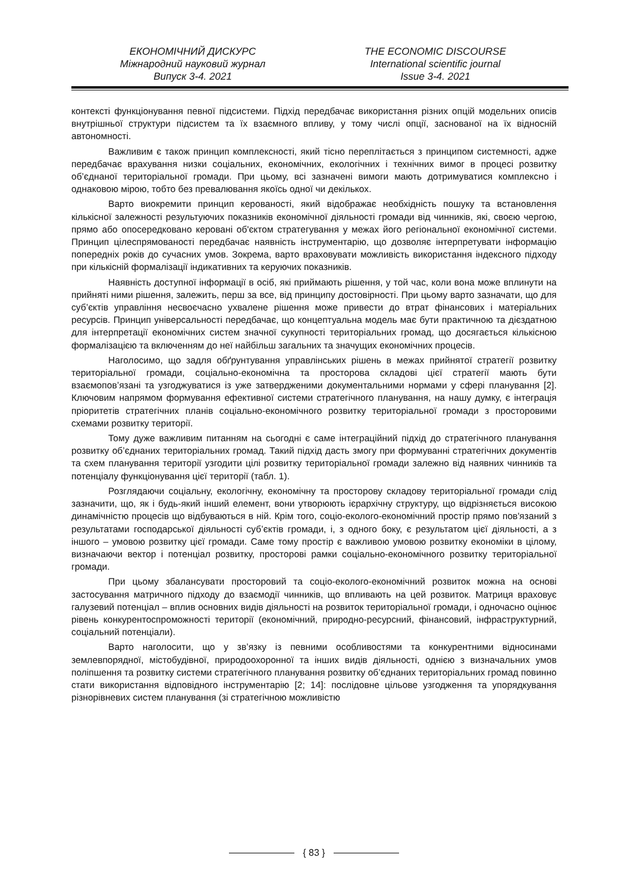ЕКОНОМІЧНИЙ ДИСКУРС
Міжнародний науковий журнал
Випуск 3-4. 2021
THE ECONOMIC DISCOURSE
International scientific journal
Issue 3-4. 2021
контексті функціонування певної підсистеми. Підхід передбачає використання різних опцій модельних описів внутрішньої структури підсистем та їх взаємного впливу, у тому числі опції, заснованої на їх відносній автономності.
Важливим є також принцип комплексності, який тісно переплітається з принципом системності, адже передбачає врахування низки соціальних, економічних, екологічних і технічних вимог в процесі розвитку об’єднаної територіальної громади. При цьому, всі зазначені вимоги мають дотримуватися комплексно і однаковою мірою, тобто без превалювання якоїсь одної чи декількох.
Варто виокремити принцип керованості, який відображає необхідність пошуку та встановлення кількісної залежності результуючих показників економічної діяльності громади від чинників, які, своєю чергою, прямо або опосередковано керовані об'єктом стратегування у межах його регіональної економічної системи. Принцип цілеспрямованості передбачає наявність інструментарію, що дозволяє інтерпретувати інформацію попередніх років до сучасних умов. Зокрема, варто враховувати можливість використання індексного підходу при кількісній формалізації індикативних та керуючих показників.
Наявність доступної інформації в осіб, які приймають рішення, у той час, коли вона може вплинути на прийняті ними рішення, залежить, перш за все, від принципу достовірності. При цьому варто зазначати, що для суб’єктів управління несвоєчасно ухвалене рішення може привести до втрат фінансових і матеріальних ресурсів. Принцип універсальності передбачає, що концептуальна модель має бути практичною та дієздатною для інтерпретації економічних систем значної сукупності територіальних громад, що досягається кількісною формалізацією та включенням до неї найбільш загальних та значущих економічних процесів.
Наголосимо, що задля обґрунтування управлінських рішень в межах прийнятої стратегії розвитку територіальної громади, соціально-економічна та просторова складові цієї стратегії мають бути взаємопов’язані та узгоджуватися із уже затвердженими документальними нормами у сфері планування [2]. Ключовим напрямом формування ефективної системи стратегічного планування, на нашу думку, є інтеграція пріоритетів стратегічних планів соціально-економічного розвитку територіальної громади з просторовими схемами розвитку території.
Тому дуже важливим питанням на сьогодні є саме інтеграційний підхід до стратегічного планування розвитку об’єднаних територіальних громад. Такий підхід дасть змогу при формуванні стратегічних документів та схем планування території узгодити цілі розвитку територіальної громади залежно від наявних чинників та потенціалу функціонування цієї території (табл. 1).
Розглядаючи соціальну, екологічну, економічну та просторову складову територіальної громади слід зазначити, що, як і будь-який інший елемент, вони утворюють ієрархічну структуру, що відрізняється високою динамічністю процесів що відбуваються в ній. Крім того, соціо-еколого-економічний простір прямо пов'язаний з результатами господарської діяльності суб’єктів громади, і, з одного боку, є результатом цієї діяльності, а з іншого – умовою розвитку цієї громади. Саме тому простір є важливою умовою розвитку економіки в цілому, визначаючи вектор і потенціал розвитку, просторові рамки соціально-економічного розвитку територіальної громади.
При цьому збалансувати просторовий та соціо-еколого-економічний розвиток можна на основі застосування матричного підходу до взаємодії чинників, що впливають на цей розвиток. Матриця враховує галузевий потенціал – вплив основних видів діяльності на розвиток територіальної громади, і одночасно оцінює рівень конкурентоспроможності території (економічний, природно-ресурсний, фінансовий, інфраструктурний, соціальний потенціали).
Варто наголосити, що у зв’язку із певними особливостями та конкурентними відносинами землевпорядної, містобудівної, природоохоронної та інших видів діяльності, однією з визначальних умов поліпшення та розвитку системи стратегічного планування розвитку об’єднаних територіальних громад повинно стати використання відповідного інструментарію [2; 14]: послідовне цільове узгодження та упорядкування різнорівневих систем планування (зі стратегічною можливістю
{ 83 }